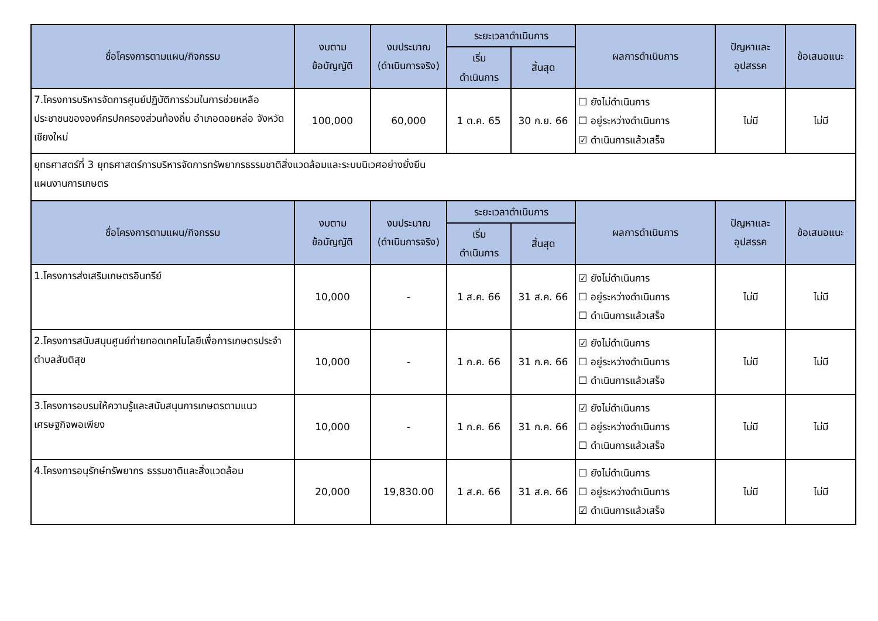| ชื่อโครงการตามแผน/กิจกรรม | งบตาม ข้อบัญญัติ | งบประมาณ (ดำเนินการจริง) | ระยะเวลาดำเนินการ | | ผลการดำเนินการ | ปัญหาและ อุปสรรค | ข้อเสนอแนะ |
| --- | --- | --- | --- | --- | --- | --- | --- |
| | | | เริ่ม ดำเนินการ | สิ้นสุด | | | |
| 7.โครงการบริหารจัดการศูนย์ปฏิบัติการร่วมในการช่วยเหลือประชาชนขององค์กรปกครองส่วนท้องถิ่น อำเภอดอยหล่อ จังหวัดเชียงใหม่ | 100,000 | 60,000 | 1 ต.ค. 65 | 30 ก.ย. 66 | ☐ ยังไม่ดำเนินการ ☐ อยู่ระหว่างดำเนินการ ☑ ดำเนินการแล้วเสร็จ | ไม่มี | ไม่มี |
| ยุทธศาสตร์ที่ 3 ยุทธศาสตร์การบริหารจัดการทรัพยากรธรรมชาติสิ่งแวดล้อมและระบบนิเวศอย่างยั่งยืน แผนงานการเกษตร | | | | | | | |
| ชื่อโครงการตามแผน/กิจกรรม | งบตาม ข้อบัญญัติ | งบประมาณ (ดำเนินการจริง) | ระยะเวลาดำเนินการ | | ผลการดำเนินการ | ปัญหาและ อุปสรรค | ข้อเสนอแนะ |
| | | | เริ่ม ดำเนินการ | สิ้นสุด | | | |
| 1.โครงการส่งเสริมเกษตรอินทรีย์ | 10,000 | - | 1 ส.ค. 66 | 31 ส.ค. 66 | ☑ ยังไม่ดำเนินการ ☐ อยู่ระหว่างดำเนินการ ☐ ดำเนินการแล้วเสร็จ | ไม่มี | ไม่มี |
| 2.โครงการสนับสนุนศูนย์ถ่ายทอดเทคโนโลยีเพื่อการเกษตรประจำตำบลสันติสุข | 10,000 | - | 1 ก.ค. 66 | 31 ก.ค. 66 | ☑ ยังไม่ดำเนินการ ☐ อยู่ระหว่างดำเนินการ ☐ ดำเนินการแล้วเสร็จ | ไม่มี | ไม่มี |
| 3.โครงการอบรมให้ความรู้และสนับสนุนการเกษตรตามแนวเศรษฐกิจพอเพียง | 10,000 | - | 1 ก.ค. 66 | 31 ก.ค. 66 | ☑ ยังไม่ดำเนินการ ☐ อยู่ระหว่างดำเนินการ ☐ ดำเนินการแล้วเสร็จ | ไม่มี | ไม่มี |
| 4.โครงการอนุรักษ์ทรัพยากร ธรรมชาติและสิ่งแวดล้อม | 20,000 | 19,830.00 | 1 ส.ค. 66 | 31 ส.ค. 66 | ☐ ยังไม่ดำเนินการ ☐ อยู่ระหว่างดำเนินการ ☑ ดำเนินการแล้วเสร็จ | ไม่มี | ไม่มี |